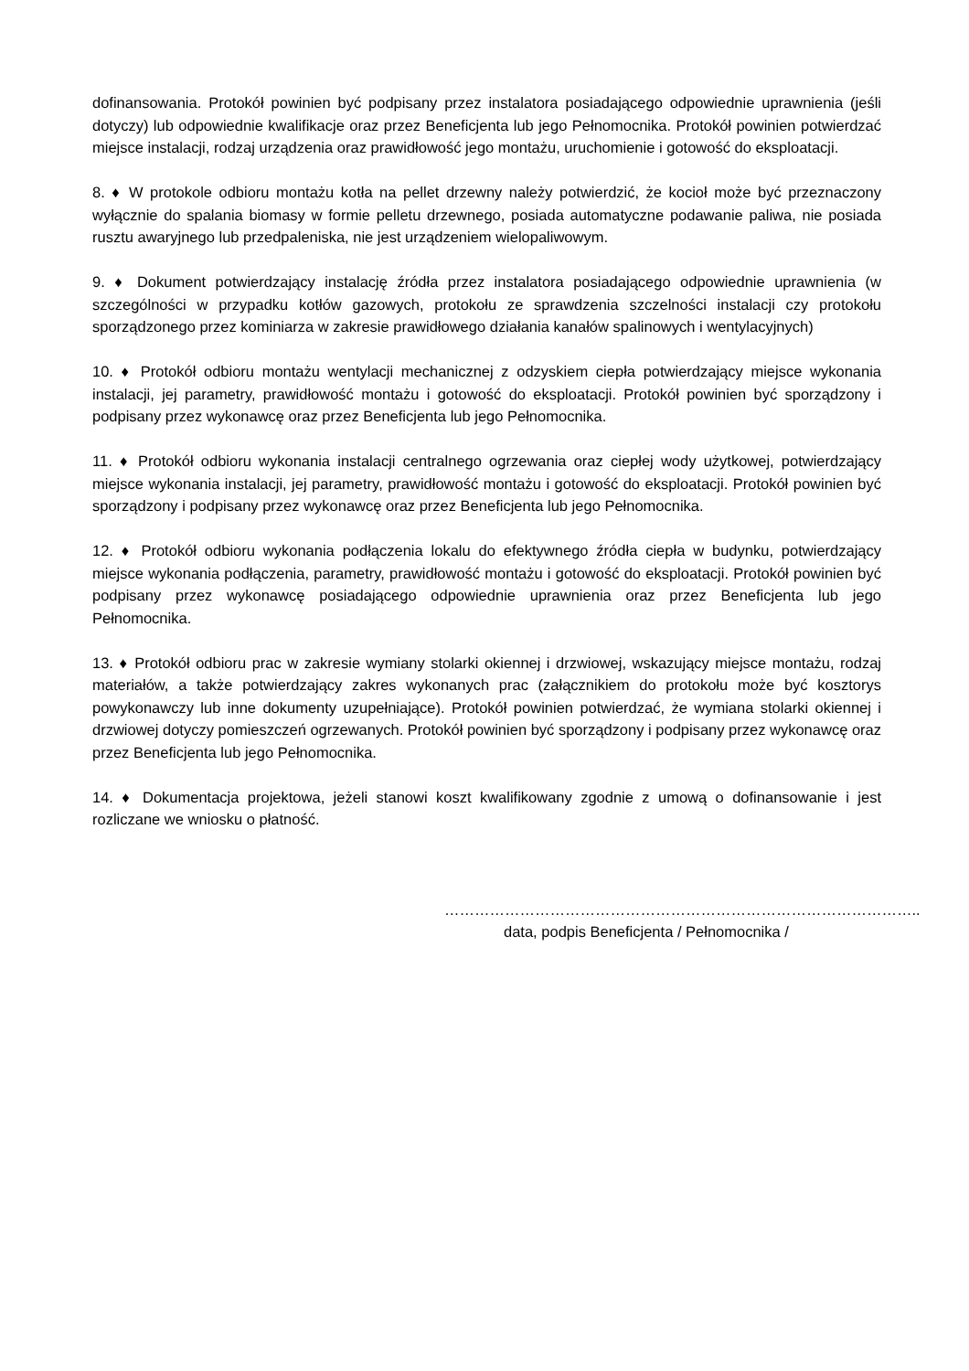dofinansowania. Protokół powinien być podpisany przez instalatora posiadającego odpowiednie uprawnienia (jeśli dotyczy) lub odpowiednie kwalifikacje oraz przez Beneficjenta lub jego Pełnomocnika. Protokół powinien potwierdzać miejsce instalacji, rodzaj urządzenia oraz prawidłowość jego montażu, uruchomienie i gotowość do eksploatacji.
8. ♦ W protokole odbioru montażu kotła na pellet drzewny należy potwierdzić, że kocioł może być przeznaczony wyłącznie do spalania biomasy w formie pelletu drzewnego, posiada automatyczne podawanie paliwa, nie posiada rusztu awaryjnego lub przedpaleniska, nie jest urządzeniem wielopaliwowym.
9. ♦ Dokument potwierdzający instalację źródła przez instalatora posiadającego odpowiednie uprawnienia (w szczególności w przypadku kotłów gazowych, protokołu ze sprawdzenia szczelności instalacji czy protokołu sporządzonego przez kominiarza w zakresie prawidłowego działania kanałów spalinowych i wentylacyjnych)
10. ♦ Protokół odbioru montażu wentylacji mechanicznej z odzyskiem ciepła potwierdzający miejsce wykonania instalacji, jej parametry, prawidłowość montażu i gotowość do eksploatacji. Protokół powinien być sporządzony i podpisany przez wykonawcę oraz przez Beneficjenta lub jego Pełnomocnika.
11. ♦ Protokół odbioru wykonania instalacji centralnego ogrzewania oraz ciepłej wody użytkowej, potwierdzający miejsce wykonania instalacji, jej parametry, prawidłowość montażu i gotowość do eksploatacji. Protokół powinien być sporządzony i podpisany przez wykonawcę oraz przez Beneficjenta lub jego Pełnomocnika.
12. ♦ Protokół odbioru wykonania podłączenia lokalu do efektywnego źródła ciepła w budynku, potwierdzający miejsce wykonania podłączenia, parametry, prawidłowość montażu i gotowość do eksploatacji. Protokół powinien być podpisany przez wykonawcę posiadającego odpowiednie uprawnienia oraz przez Beneficjenta lub jego Pełnomocnika.
13. ♦ Protokół odbioru prac w zakresie wymiany stolarki okiennej i drzwiowej, wskazujący miejsce montażu, rodzaj materiałów, a także potwierdzający zakres wykonanych prac (załącznikiem do protokołu może być kosztorys powykonawczy lub inne dokumenty uzupełniające). Protokół powinien potwierdzać, że wymiana stolarki okiennej i drzwiowej dotyczy pomieszczeń ogrzewanych. Protokół powinien być sporządzony i podpisany przez wykonawcę oraz przez Beneficjenta lub jego Pełnomocnika.
14. ♦ Dokumentacja projektowa, jeżeli stanowi koszt kwalifikowany zgodnie z umową o dofinansowanie i jest rozliczane we wniosku o płatność.
…………………………………………………………………………………..
data, podpis Beneficjenta / Pełnomocnika /